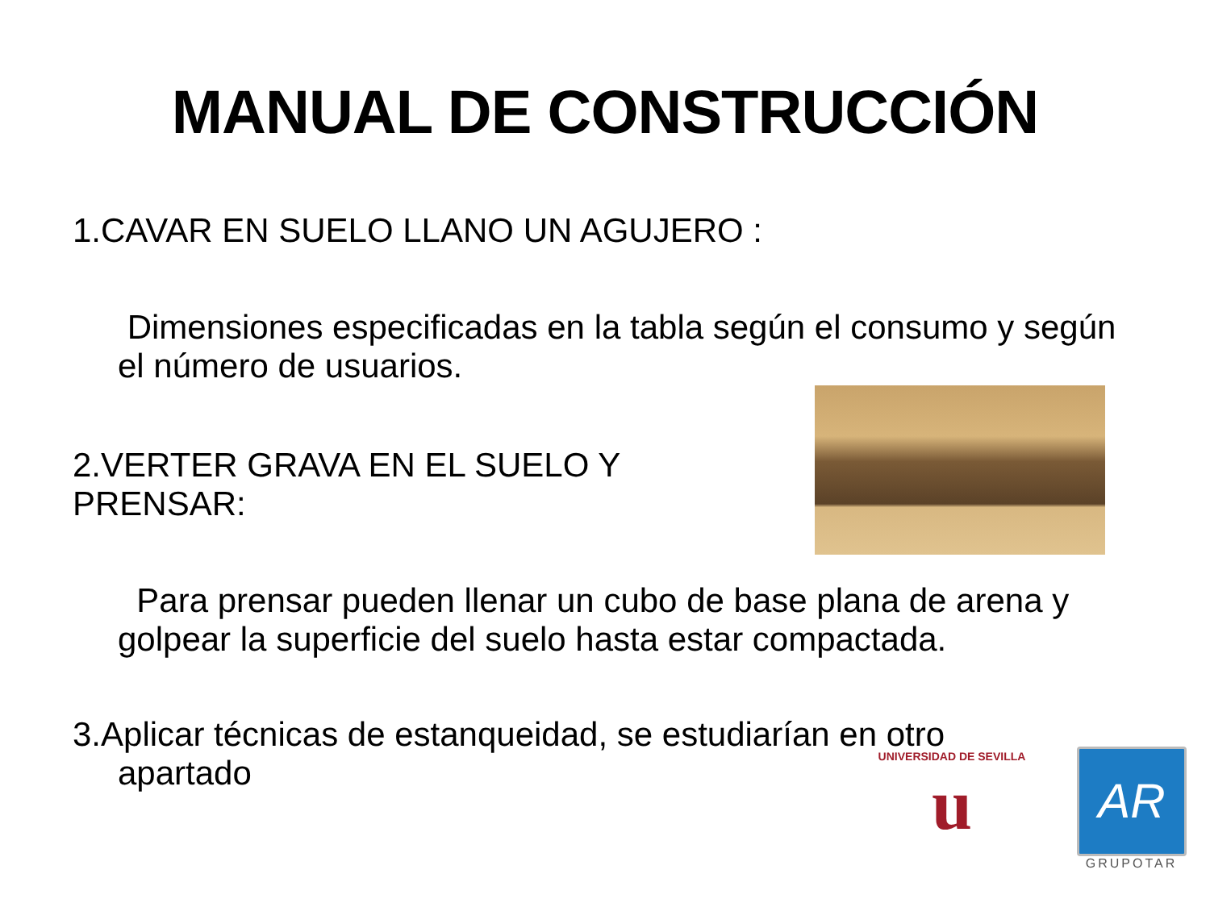MANUAL DE CONSTRUCCIÓN
1.CAVAR EN SUELO LLANO UN AGUJERO :
Dimensiones especificadas en la tabla según el consumo y según el número de usuarios.
2.VERTER GRAVA EN EL SUELO Y PRENSAR:
Para prensar pueden llenar un cubo de base plana de arena y golpear la superficie del suelo hasta estar compactada.
3.Aplicar técnicas de estanqueidad, se estudiarían en otro
apartado
UNIVERSIDAD DE SEVILLA
u
AR
GRUPOTAR